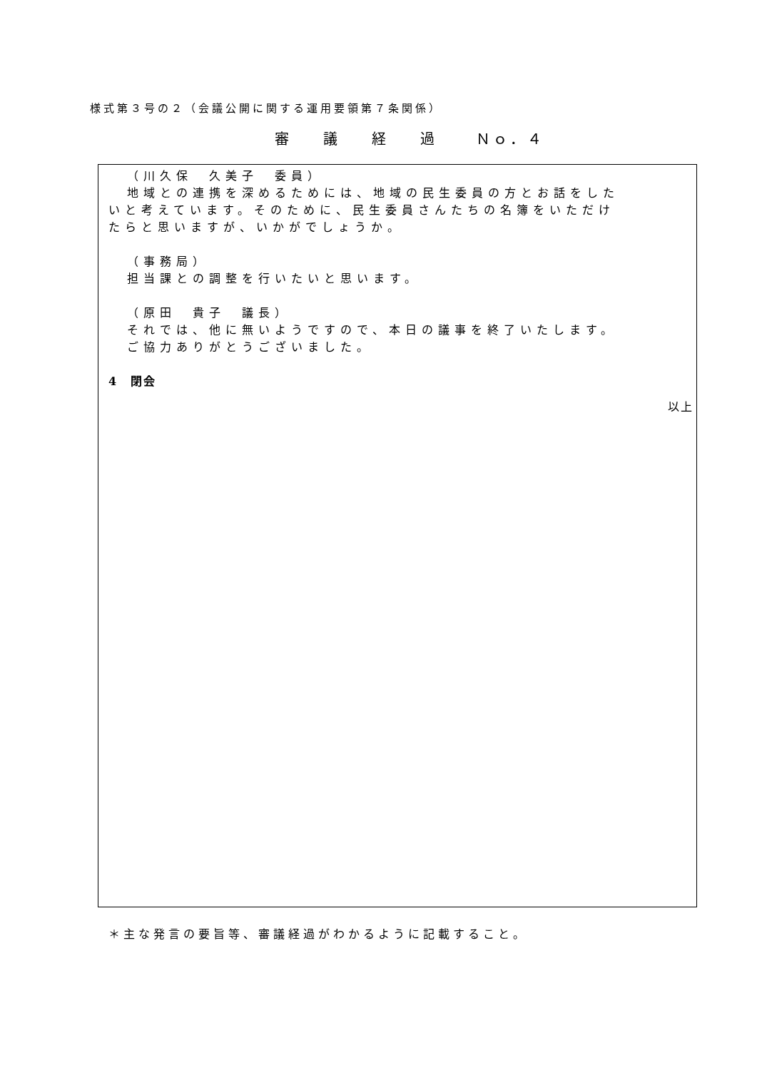様式第３号の２（会議公開に関する運用要領第７条関係）
審議経過 Ｎｏ．４
（川久保　久美子　委員）
地域との連携を深めるためには、地域の民生委員の方とお話をした
いと考えています。そのために、民生委員さんたちの名簿をいただけ
たらと思いますが、いかがでしょうか。
（事務局）
担当課との調整を行いたいと思います。
（原田　貴子　議長）
それでは、他に無いようですので、本日の議事を終了いたします。
ご協力ありがとうございました。
4　閉会
以上
＊主な発言の要旨等、審議経過がわかるように記載すること。